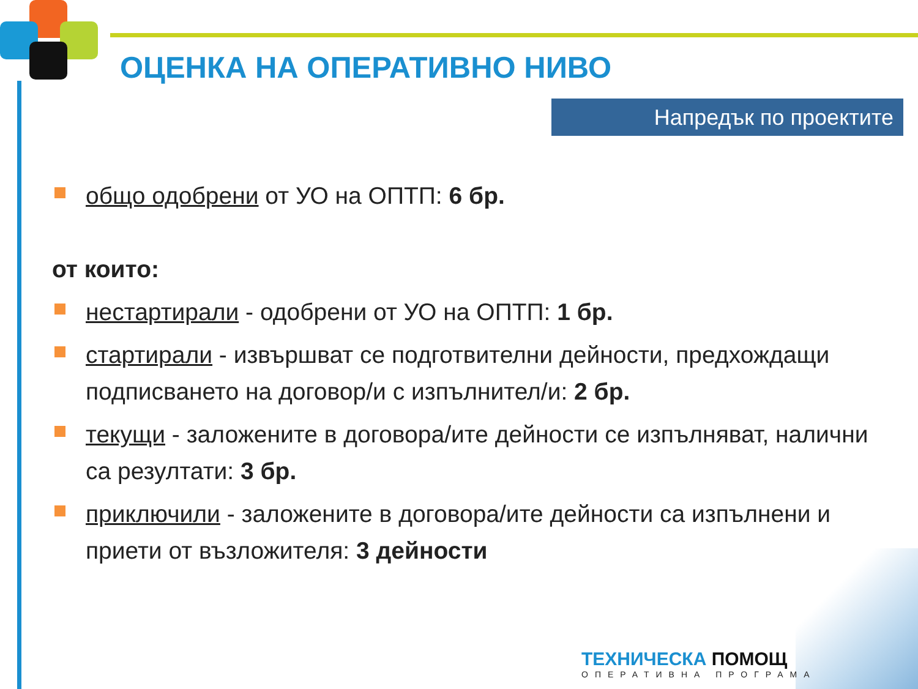ОЦЕНКА НА ОПЕРАТИВНО НИВО
Напредък по проектите
общо одобрени от УО на ОПТП: 6 бр.
от които:
нестартирали - одобрени от УО на ОПТП: 1 бр.
стартирали - извършват се подготвителни дейности, предхождащи подписването на договор/и с изпълнител/и: 2 бр.
текущи - заложените в договора/ите дейности се изпълняват, налични са резултати: 3 бр.
приключили - заложените в договора/ите дейности са изпълнени и приети от възложителя: 3 дейности
ТЕХНИЧЕСКА ПОМОЩ
ОПЕРАТИВНА ПРОГРАМА